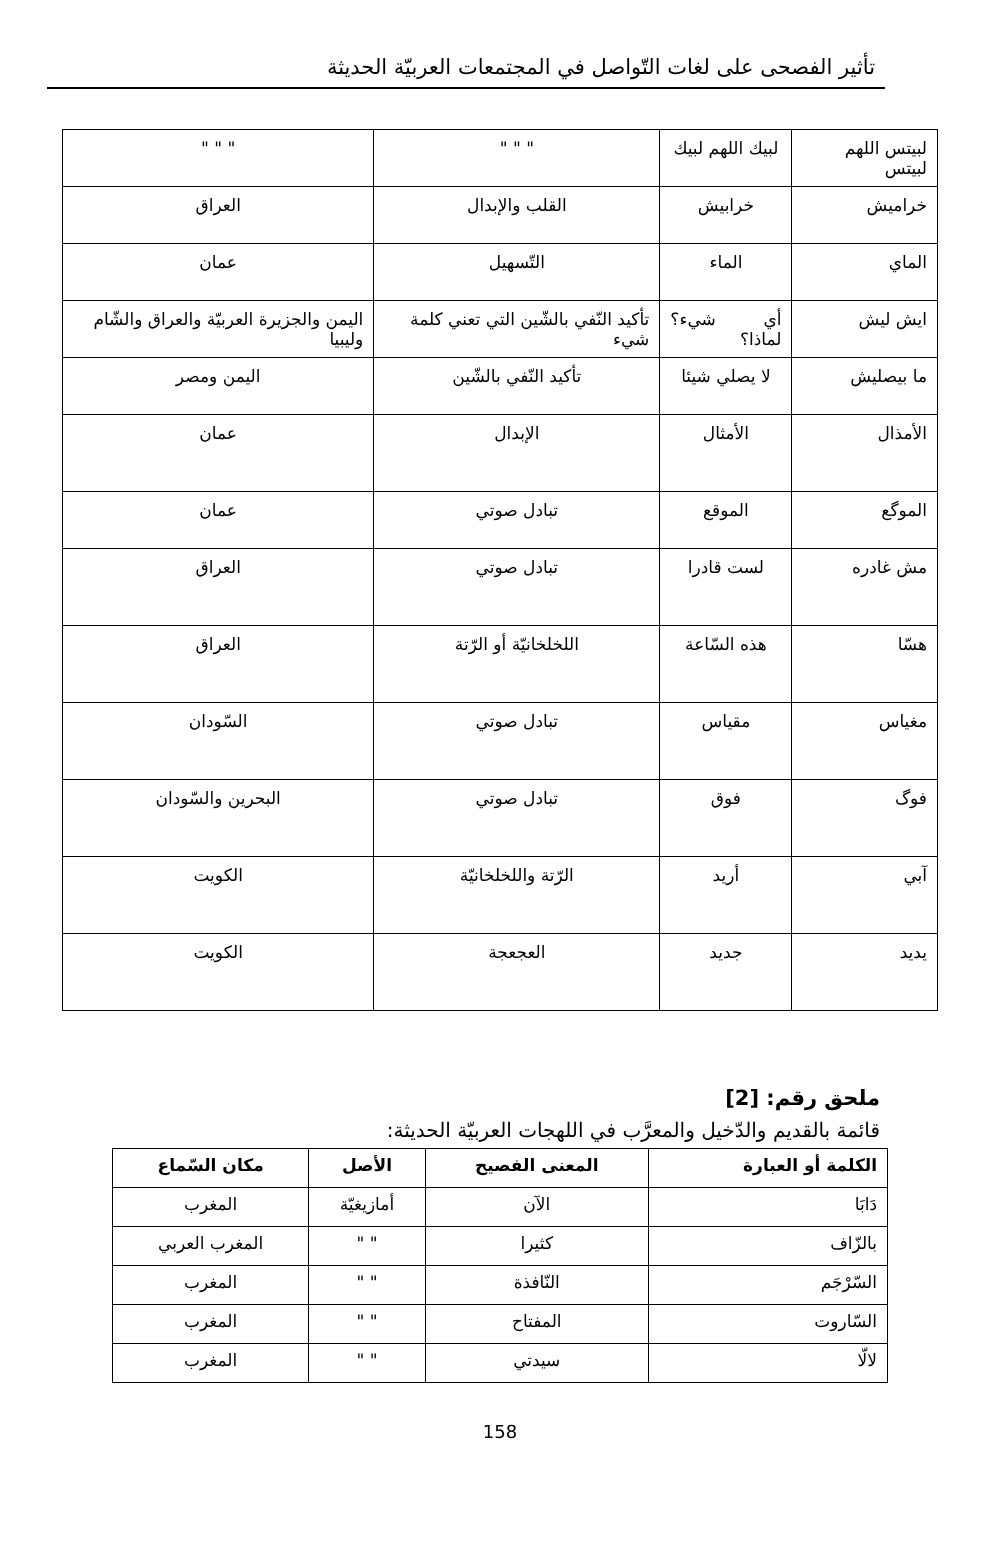تأثير الفصحى على لغات التّواصل في المجتمعات العربيّة الحديثة
| لبيتس اللهم لبيتس | لبيك اللهم لبيك | " " " | " " " |
| خراميش | خرابيش | القلب والإبدال | العراق |
| الماي | الماء | التّسهيل | عمان |
| ايش ليش | أي شيء؟ لماذا؟ | تأكيد النّفي بالشّين التي تعني كلمة شيء | اليمن والجزيرة العربيّة والعراق والشّام وليبيا |
| ما بيصليش | لا يصلي شيئا | تأكيد النّفي بالشّين | اليمن ومصر |
| الأمذال | الأمثال | الإبدال | عمان |
| الموگع | الموقع | تبادل صوتي | عمان |
| مش غادره | لست قادرا | تبادل صوتي | العراق |
| هسّا | هذه السّاعة | اللخلخانيّة أو الرّتة | العراق |
| مغياس | مقياس | تبادل صوتي | السّودان |
| فوگ | فوق | تبادل صوتي | البحرين والسّودان |
| آبي | أريد | الرّتة واللخلخانيّة | الكويت |
| يديد | جديد | العجعجة | الكويت |
ملحق رقم: [2]
قائمة بالقديم والدّخيل والمعرَّب في اللهجات العربيّة الحديثة:
| الكلمة أو العبارة | المعنى الفصيح | الأصل | مكان السّماع |
| --- | --- | --- | --- |
| دَابَا | الآن | أمازيغيّة | المغرب |
| بالزّاف | كثيرا | " " | المغرب العربي |
| السّرْجَم | النّافذة | " " | المغرب |
| السّاروت | المفتاح | " " | المغرب |
| لالّا | سيدتي | " " | المغرب |
158